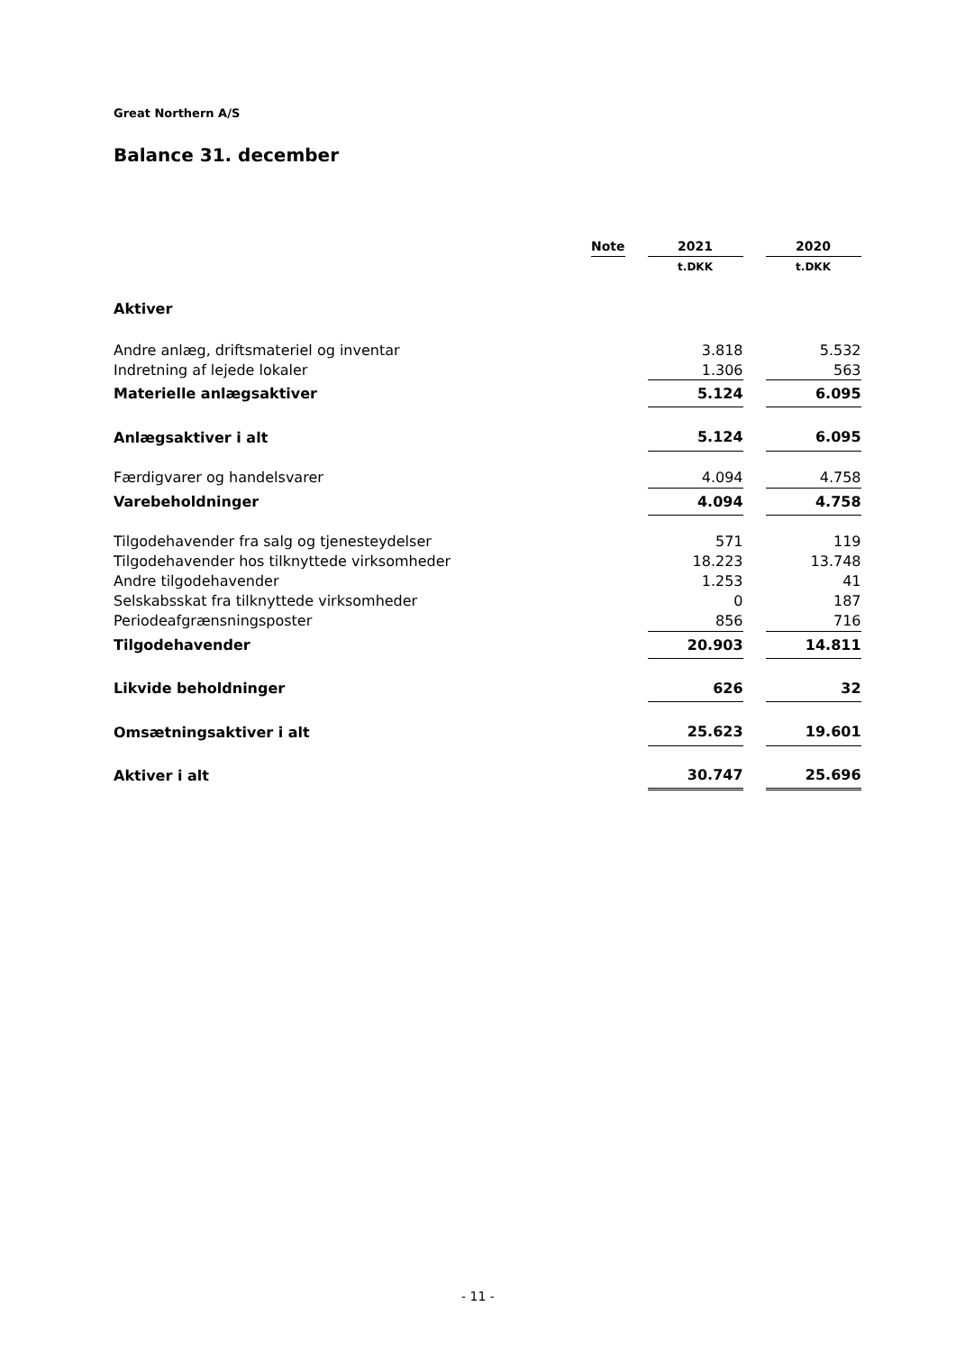Great Northern A/S
Balance 31. december
| | Note | | 2021 | | 2020 |
| | | | t.DKK | | t.DKK |
| Aktiver | | | | | |
| Andre anlæg, driftsmateriel og inventar | | | 3.818 | | 5.532 |
| Indretning af lejede lokaler | | | 1.306 | | 563 |
| Materielle anlægsaktiver | | | 5.124 | | 6.095 |
| Anlægsaktiver i alt | | | 5.124 | | 6.095 |
| Færdigvarer og handelsvarer | | | 4.094 | | 4.758 |
| Varebeholdninger | | | 4.094 | | 4.758 |
| Tilgodehavender fra salg og tjenesteydelser | | | 571 | | 119 |
| Tilgodehavender hos tilknyttede virksomheder | | | 18.223 | | 13.748 |
| Andre tilgodehavender | | | 1.253 | | 41 |
| Selskabsskat fra tilknyttede virksomheder | | | 0 | | 187 |
| Periodeafgrænsningsposter | | | 856 | | 716 |
| Tilgodehavender | | | 20.903 | | 14.811 |
| Likvide beholdninger | | | 626 | | 32 |
| Omsætningsaktiver i alt | | | 25.623 | | 19.601 |
| Aktiver i alt | | | 30.747 | | 25.696 |
- 11 -